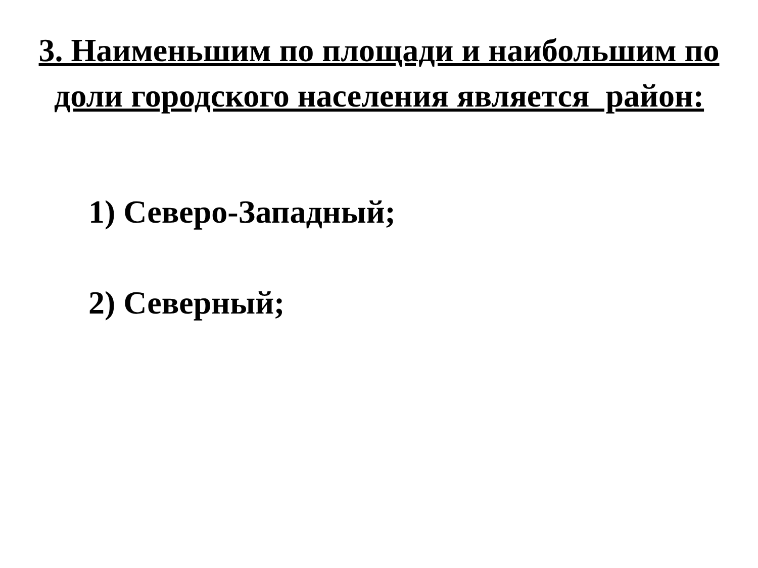3. Наименьшим по площади и наибольшим по
доли городского населения является район:
1) Северо-Западный;
2) Северный;